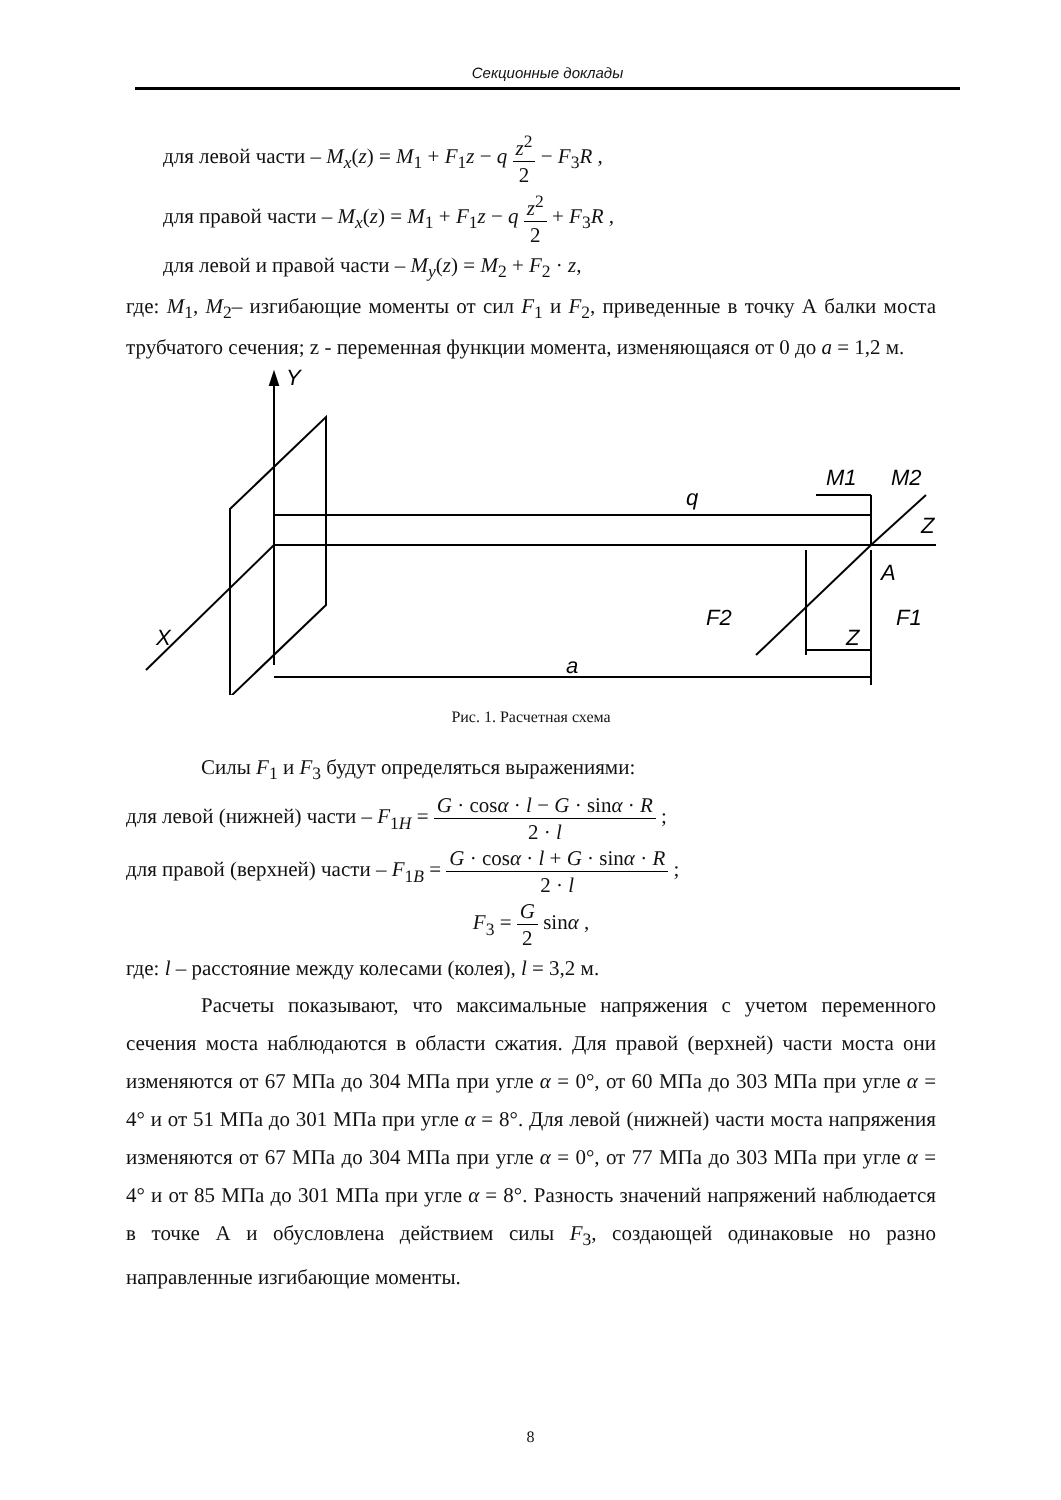Секционные доклады
для левой части – M<sub>x</sub>(z) = M<sub>1</sub> + F<sub>1</sub>z − q z<sup>2</sup> 2 − F<sub>3</sub>R ,
для правой части – M<sub>x</sub>(z) = M<sub>1</sub> + F<sub>1</sub>z − q z<sup>2</sup> 2 + F<sub>3</sub>R ,
для левой и правой части – M<sub>y</sub>(z) = M<sub>2</sub> + F<sub>2</sub> · z,
где: M<sub>1</sub>, M<sub>2</sub>– изгибающие моменты от сил F<sub>1</sub> и F<sub>2</sub>, приведенные в точку А балки моста трубчатого сечения; z - переменная функции момента, изменяющаяся от 0 до a = 1,2 м.
Y
q
M1
M2
Z
A
F2
F1
X
Z
a
Рис. 1. Расчетная схема
Силы F<sub>1</sub> и F<sub>3</sub> будут определяться выражениями:
для левой (нижней) части – F<sub>1H</sub> = G · cosα · l − G · sinα · R 2 · l ;
для правой (верхней) части – F<sub>1B</sub> = G · cosα · l + G · sinα · R 2 · l ;
F<sub>3</sub> = G 2 sinα ,
где: l – расстояние между колесами (колея), l = 3,2 м.
Расчеты показывают, что максимальные напряжения с учетом переменного сечения моста наблюдаются в области сжатия. Для правой (верхней) части моста они изменяются от 67 МПа до 304 МПа при угле α = 0°, от 60 МПа до 303 МПа при угле α = 4° и от 51 МПа до 301 МПа при угле α = 8°. Для левой (нижней) части моста напряжения изменяются от 67 МПа до 304 МПа при угле α = 0°, от 77 МПа до 303 МПа при угле α = 4° и от 85 МПа до 301 МПа при угле α = 8°. Разность значений напряжений наблюдается в точке А и обусловлена действием силы F<sub>3</sub>, создающей одинаковые но разно направленные изгибающие моменты.
8